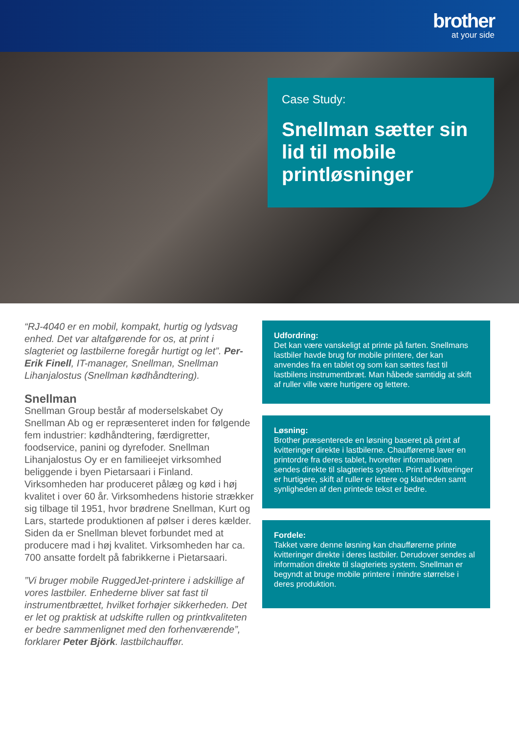brother
at your side
Case Study:
Snellman sætter sin lid til mobile printløsninger
“RJ-4040 er en mobil, kompakt, hurtig og lydsvag enhed. Det var altafgørende for os, at print i slagteriet og lastbilerne foregår hurtigt og let”. Per-Erik Finell, IT-manager, Snellman, Snellman Lihanjalostus (Snellman kødhåndtering).
Snellman
Snellman Group består af moderselskabet Oy Snellman Ab og er repræsenteret inden for følgende fem industrier: kødhåndtering, færdigretter, foodservice, panini og dyrefoder. Snellman Lihanjalostus Oy er en familieejet virksomhed beliggende i byen Pietarsaari i Finland. Virksomheden har produceret pålæg og kød i høj kvalitet i over 60 år. Virksomhedens historie strækker sig tilbage til 1951, hvor brødrene Snellman, Kurt og Lars, startede produktionen af pølser i deres kælder. Siden da er Snellman blevet forbundet med at producere mad i høj kvalitet. Virksomheden har ca. 700 ansatte fordelt på fabrikkerne i Pietarsaari.
”Vi bruger mobile RuggedJet-printere i adskillige af vores lastbiler. Enhederne bliver sat fast til instrumentbrættet, hvilket forhøjer sikkerheden. Det er let og praktisk at udskifte rullen og printkvaliteten er bedre sammenlignet med den forhenværende”, forklarer Peter Björk. lastbilchauffør.
Udfordring:
Det kan være vanskeligt at printe på farten. Snellmans lastbiler havde brug for mobile printere, der kan anvendes fra en tablet og som kan sættes fast til lastbilens instrumentbræt. Man håbede samtidig at skift af ruller ville være hurtigere og lettere.
Løsning:
Brother præsenterede en løsning baseret på print af kvitteringer direkte i lastbilerne. Chaufførerne laver en printordre fra deres tablet, hvorefter informationen sendes direkte til slagteriets system. Print af kvitteringer er hurtigere, skift af ruller er lettere og klarheden samt synligheden af den printede tekst er bedre.
Fordele:
Takket være denne løsning kan chaufførerne printe kvitteringer direkte i deres lastbiler. Derudover sendes al information direkte til slagteriets system. Snellman er begyndt at bruge mobile printere i mindre størrelse i deres produktion.